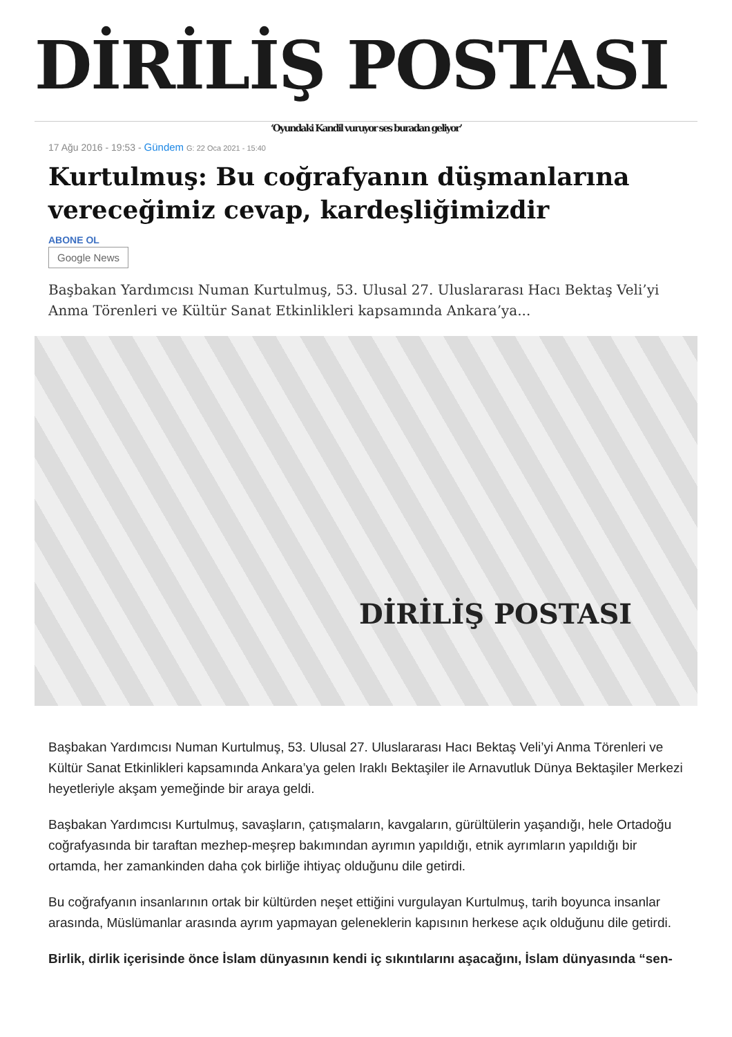DİRİLİŞ POSTASI
‘Oyundaki Kandil vuruyor ses buradan geliyor’
17 Ağu 2016 - 19:53 - Gündem G: 22 Oca 2021 - 15:40
Kurtulmuş: Bu coğrafyanın düşmanlarına vereceğimiz cevap, kardeşliğimizdir
ABONE OL
Google News
Başbakan Yardımcısı Numan Kurtulmuş, 53. Ulusal 27. Uluslararası Hacı Bektaş Veli’yi Anma Törenleri ve Kültür Sanat Etkinlikleri kapsamında Ankara’ya...
DİRİLİŞ POSTASI
Başbakan Yardımcısı Numan Kurtulmuş, 53. Ulusal 27. Uluslararası Hacı Bektaş Veli’yi Anma Törenleri ve Kültür Sanat Etkinlikleri kapsamında Ankara’ya gelen Iraklı Bektaşiler ile Arnavutluk Dünya Bektaşiler Merkezi heyetleriyle akşam yemeğinde bir araya geldi.
Başbakan Yardımcısı Kurtulmuş, savaşların, çatışmaların, kavgaların, gürültülerin yaşandığı, hele Ortadoğu coğrafyasında bir taraftan mezhep-meşrep bakımından ayrımın yapıldığı, etnik ayrımların yapıldığı bir ortamda, her zamankinden daha çok birliğe ihtiyaç olduğunu dile getirdi.
Bu coğrafyanın insanlarının ortak bir kültürden neşet ettiğini vurgulayan Kurtulmuş, tarih boyunca insanlar arasında, Müslümanlar arasında ayrım yapmayan geleneklerin kapısının herkese açık olduğunu dile getirdi.
Birlik, dirlik içerisinde önce İslam dünyasının kendi iç sıkıntılarını aşacağını, İslam dünyasında “sen-